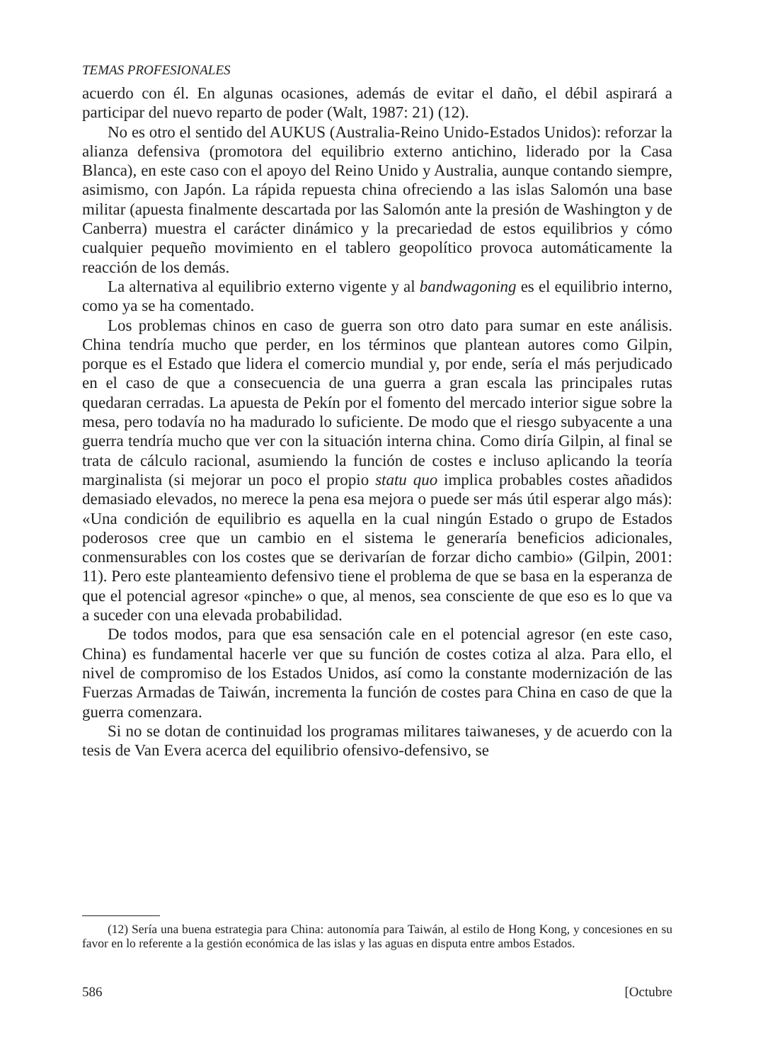TEMAS PROFESIONALES
acuerdo con él. En algunas ocasiones, además de evitar el daño, el débil aspirará a participar del nuevo reparto de poder (Walt, 1987: 21) (12).
No es otro el sentido del AUKUS (Australia-Reino Unido-Estados Unidos): reforzar la alianza defensiva (promotora del equilibrio externo antichino, liderado por la Casa Blanca), en este caso con el apoyo del Reino Unido y Australia, aunque contando siempre, asimismo, con Japón. La rápida repuesta china ofreciendo a las islas Salomón una base militar (apuesta finalmente descartada por las Salomón ante la presión de Washington y de Canberra) muestra el carácter dinámico y la precariedad de estos equilibrios y cómo cualquier pequeño movimiento en el tablero geopolítico provoca automáticamente la reacción de los demás.
La alternativa al equilibrio externo vigente y al bandwagoning es el equilibrio interno, como ya se ha comentado.
Los problemas chinos en caso de guerra son otro dato para sumar en este análisis. China tendría mucho que perder, en los términos que plantean autores como Gilpin, porque es el Estado que lidera el comercio mundial y, por ende, sería el más perjudicado en el caso de que a consecuencia de una guerra a gran escala las principales rutas quedaran cerradas. La apuesta de Pekín por el fomento del mercado interior sigue sobre la mesa, pero todavía no ha madurado lo suficiente. De modo que el riesgo subyacente a una guerra tendría mucho que ver con la situación interna china. Como diría Gilpin, al final se trata de cálculo racional, asumiendo la función de costes e incluso aplicando la teoría marginalista (si mejorar un poco el propio statu quo implica probables costes añadidos demasiado elevados, no merece la pena esa mejora o puede ser más útil esperar algo más): «Una condición de equilibrio es aquella en la cual ningún Estado o grupo de Estados poderosos cree que un cambio en el sistema le generaría beneficios adicionales, conmensurables con los costes que se derivarían de forzar dicho cambio» (Gilpin, 2001: 11). Pero este planteamiento defensivo tiene el problema de que se basa en la esperanza de que el potencial agresor «pinche» o que, al menos, sea consciente de que eso es lo que va a suceder con una elevada probabilidad.
De todos modos, para que esa sensación cale en el potencial agresor (en este caso, China) es fundamental hacerle ver que su función de costes cotiza al alza. Para ello, el nivel de compromiso de los Estados Unidos, así como la constante modernización de las Fuerzas Armadas de Taiwán, incrementa la función de costes para China en caso de que la guerra comenzara.
Si no se dotan de continuidad los programas militares taiwaneses, y de acuerdo con la tesis de Van Evera acerca del equilibrio ofensivo-defensivo, se
(12) Sería una buena estrategia para China: autonomía para Taiwán, al estilo de Hong Kong, y concesiones en su favor en lo referente a la gestión económica de las islas y las aguas en disputa entre ambos Estados.
586 [Octubre